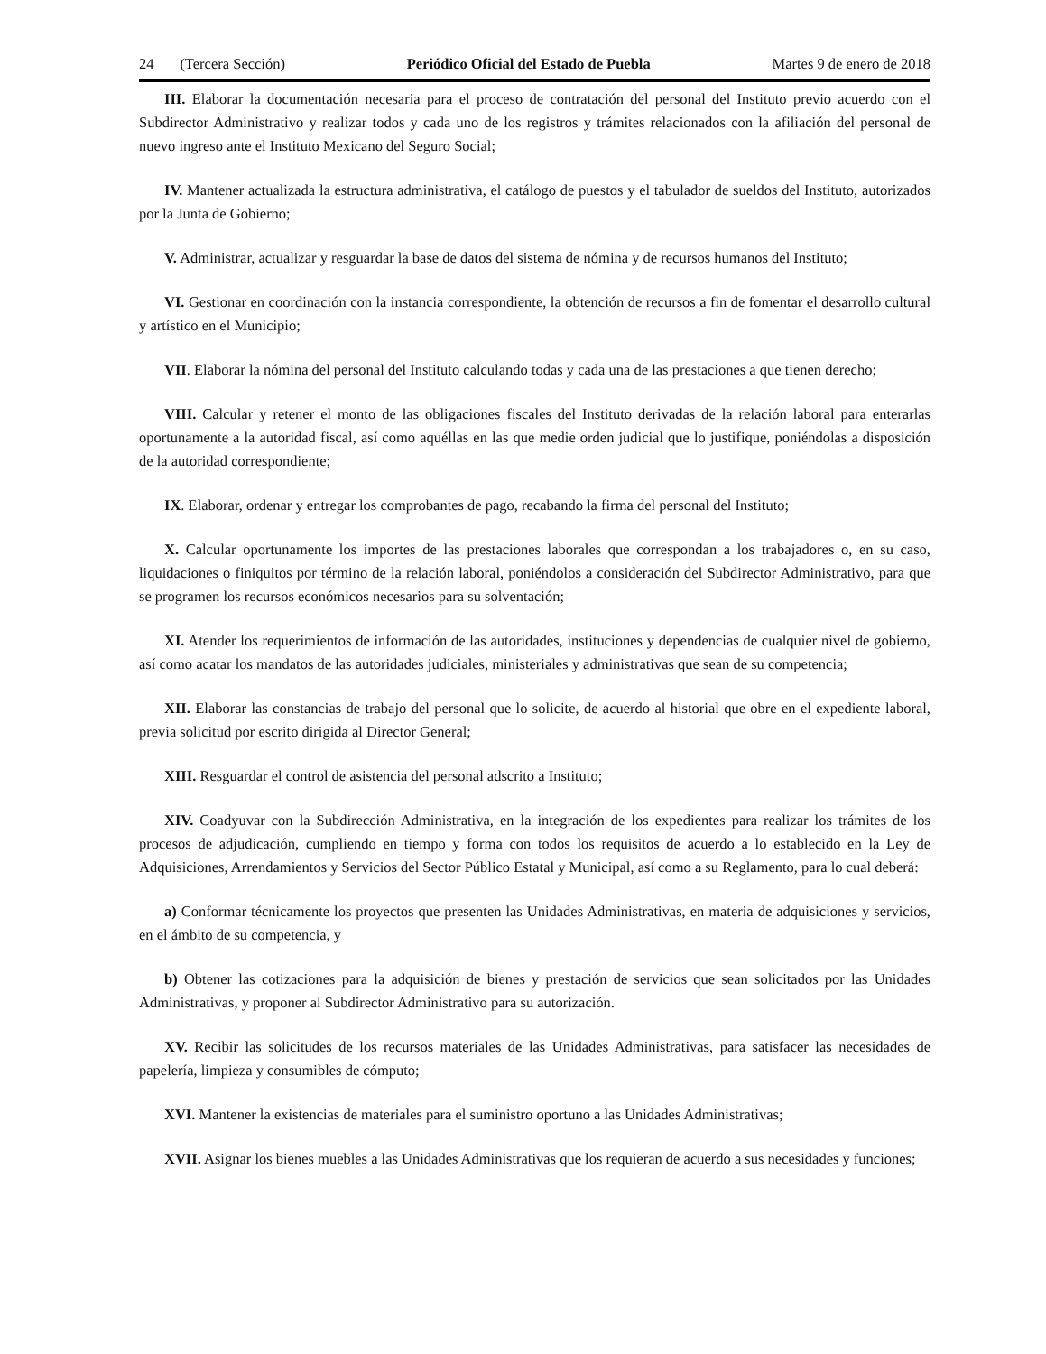24 (Tercera Sección) Periódico Oficial del Estado de Puebla Martes 9 de enero de 2018
III. Elaborar la documentación necesaria para el proceso de contratación del personal del Instituto previo acuerdo con el Subdirector Administrativo y realizar todos y cada uno de los registros y trámites relacionados con la afiliación del personal de nuevo ingreso ante el Instituto Mexicano del Seguro Social;
IV. Mantener actualizada la estructura administrativa, el catálogo de puestos y el tabulador de sueldos del Instituto, autorizados por la Junta de Gobierno;
V. Administrar, actualizar y resguardar la base de datos del sistema de nómina y de recursos humanos del Instituto;
VI. Gestionar en coordinación con la instancia correspondiente, la obtención de recursos a fin de fomentar el desarrollo cultural y artístico en el Municipio;
VII. Elaborar la nómina del personal del Instituto calculando todas y cada una de las prestaciones a que tienen derecho;
VIII. Calcular y retener el monto de las obligaciones fiscales del Instituto derivadas de la relación laboral para enterarlas oportunamente a la autoridad fiscal, así como aquéllas en las que medie orden judicial que lo justifique, poniéndolas a disposición de la autoridad correspondiente;
IX. Elaborar, ordenar y entregar los comprobantes de pago, recabando la firma del personal del Instituto;
X. Calcular oportunamente los importes de las prestaciones laborales que correspondan a los trabajadores o, en su caso, liquidaciones o finiquitos por término de la relación laboral, poniéndolos a consideración del Subdirector Administrativo, para que se programen los recursos económicos necesarios para su solventación;
XI. Atender los requerimientos de información de las autoridades, instituciones y dependencias de cualquier nivel de gobierno, así como acatar los mandatos de las autoridades judiciales, ministeriales y administrativas que sean de su competencia;
XII. Elaborar las constancias de trabajo del personal que lo solicite, de acuerdo al historial que obre en el expediente laboral, previa solicitud por escrito dirigida al Director General;
XIII. Resguardar el control de asistencia del personal adscrito a Instituto;
XIV. Coadyuvar con la Subdirección Administrativa, en la integración de los expedientes para realizar los trámites de los procesos de adjudicación, cumpliendo en tiempo y forma con todos los requisitos de acuerdo a lo establecido en la Ley de Adquisiciones, Arrendamientos y Servicios del Sector Público Estatal y Municipal, así como a su Reglamento, para lo cual deberá:
a) Conformar técnicamente los proyectos que presenten las Unidades Administrativas, en materia de adquisiciones y servicios, en el ámbito de su competencia, y
b) Obtener las cotizaciones para la adquisición de bienes y prestación de servicios que sean solicitados por las Unidades Administrativas, y proponer al Subdirector Administrativo para su autorización.
XV. Recibir las solicitudes de los recursos materiales de las Unidades Administrativas, para satisfacer las necesidades de papelería, limpieza y consumibles de cómputo;
XVI. Mantener la existencias de materiales para el suministro oportuno a las Unidades Administrativas;
XVII. Asignar los bienes muebles a las Unidades Administrativas que los requieran de acuerdo a sus necesidades y funciones;